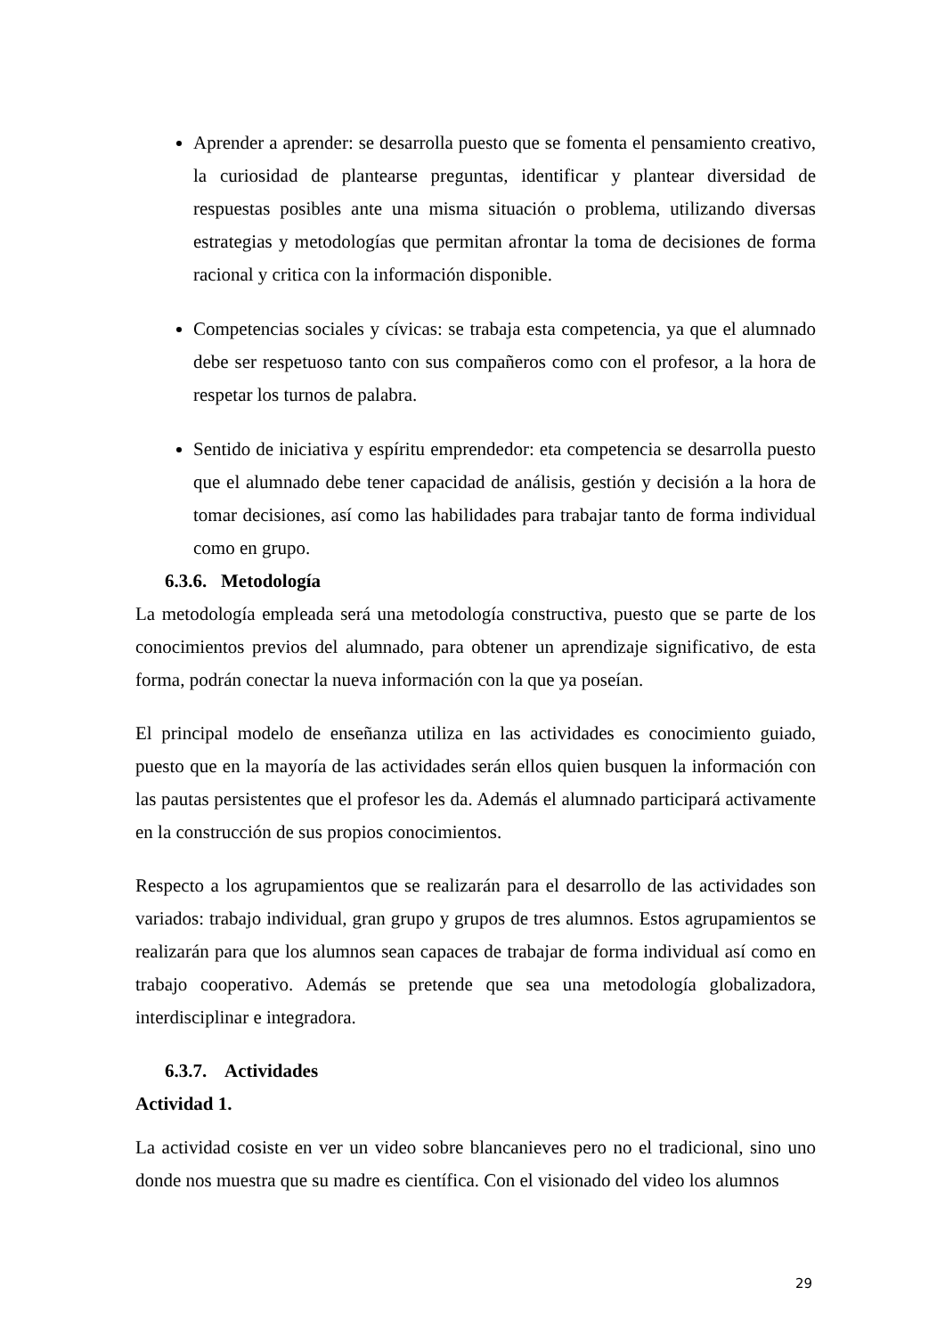Aprender a aprender: se desarrolla puesto que se fomenta el pensamiento creativo, la curiosidad de plantearse preguntas, identificar y plantear diversidad de respuestas posibles ante una misma situación o problema, utilizando diversas estrategias y metodologías que permitan afrontar la toma de decisiones de forma racional y critica con la información disponible.
Competencias sociales y cívicas: se trabaja esta competencia, ya que el alumnado debe ser respetuoso tanto con sus compañeros como con el profesor, a la hora de respetar los turnos de palabra.
Sentido de iniciativa y espíritu emprendedor: eta competencia se desarrolla puesto que el alumnado debe tener capacidad de análisis, gestión y decisión a la hora de tomar decisiones, así como las habilidades para trabajar tanto de forma individual como en grupo.
6.3.6. Metodología
La metodología empleada será una metodología constructiva, puesto que se parte de los conocimientos previos del alumnado, para obtener un aprendizaje significativo, de esta forma, podrán conectar la nueva información con la que ya poseían.
El principal modelo de enseñanza utiliza en las actividades es conocimiento guiado, puesto que en la mayoría de las actividades serán ellos quien busquen la información con las pautas persistentes que el profesor les da. Además el alumnado participará activamente en la construcción de sus propios conocimientos.
Respecto a los agrupamientos que se realizarán para el desarrollo de las actividades son variados: trabajo individual, gran grupo y grupos de tres alumnos. Estos agrupamientos se realizarán para que los alumnos sean capaces de trabajar de forma individual así como en trabajo cooperativo. Además se pretende que sea una metodología globalizadora, interdisciplinar e integradora.
6.3.7. Actividades
Actividad 1.
La actividad cosiste en ver un video sobre blancanieves pero no el tradicional, sino uno donde nos muestra que su madre es científica. Con el visionado del video los alumnos
29